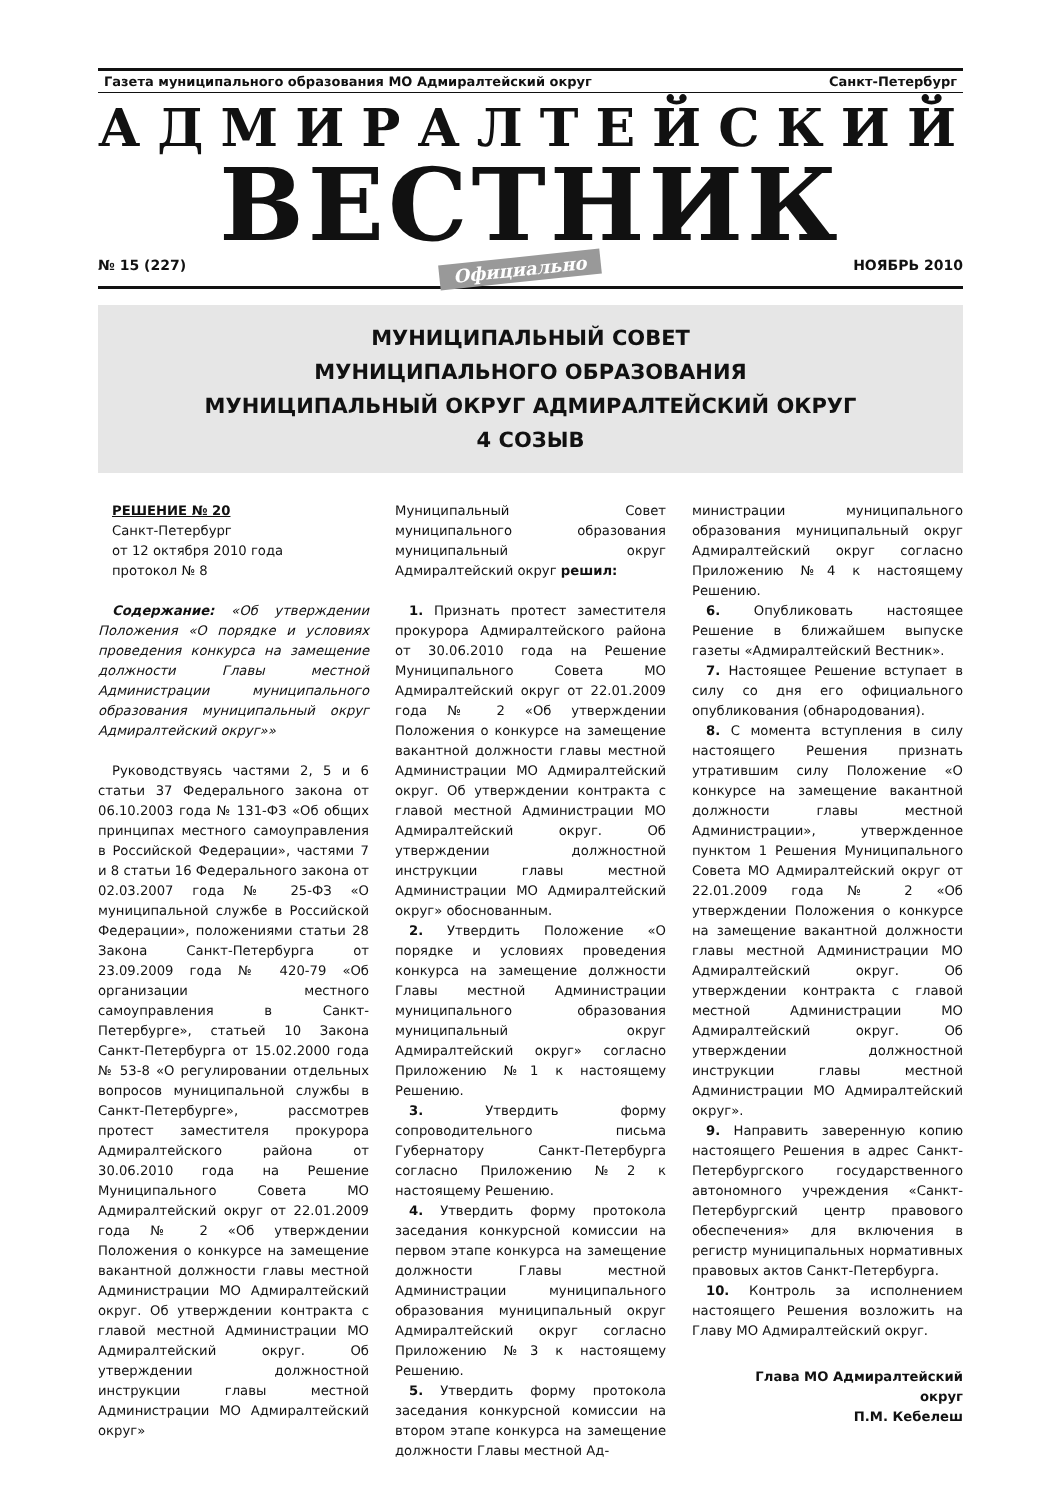Газета муниципального образования МО Адмиралтейский округ Санкт-Петербург
АДМИРАЛТЕЙСКИЙ
ВЕСТНИК
№ 15 (227) Официально НОЯБРЬ 2010
МУНИЦИПАЛЬНЫЙ СОВЕТ
МУНИЦИПАЛЬНОГО ОБРАЗОВАНИЯ
МУНИЦИПАЛЬНЫЙ ОКРУГ АДМИРАЛТЕЙСКИЙ ОКРУГ
4 СОЗЫВ
РЕШЕНИЕ № 20
Санкт-Петербург
от 12 октября 2010 года
протокол № 8
Содержание: «Об утверждении Положения «О порядке и условиях проведения конкурса на замещение должности Главы местной Администрации муниципального образования муниципальный округ Адмиралтейский округ»»
Руководствуясь частями 2, 5 и 6 статьи 37 Федерального закона от 06.10.2003 года № 131-ФЗ «Об общих принципах местного самоуправления в Российской Федерации», частями 7 и 8 статьи 16 Федерального закона от 02.03.2007 года № 25-ФЗ «О муниципальной службе в Российской Федерации», положениями статьи 28 Закона Санкт-Петербурга от 23.09.2009 года № 420-79 «Об организации местного самоуправления в Санкт-Петербурге», статьей 10 Закона Санкт-Петербурга от 15.02.2000 года № 53-8 «О регулировании отдельных вопросов муниципальной службы в Санкт-Петербурге», рассмотрев протест заместителя прокурора Адмиралтейского района от 30.06.2010 года на Решение Муниципального Совета МО Адмиралтейский округ от 22.01.2009 года № 2 «Об утверждении Положения о конкурсе на замещение вакантной должности главы местной Администрации МО Адмиралтейский округ. Об утверждении контракта с главой местной Администрации МО Адмиралтейский округ. Об утверждении должностной инструкции главы местной Администрации МО Адмиралтейский округ»
Муниципальный Совет муниципального образования муниципальный округ Адмиралтейский округ решил:
1. Признать протест заместителя прокурора Адмиралтейского района от 30.06.2010 года на Решение Муниципального Совета МО Адмиралтейский округ от 22.01.2009 года № 2 «Об утверждении Положения о конкурсе на замещение вакантной должности главы местной Администрации МО Адмиралтейский округ. Об утверждении контракта с главой местной Администрации МО Адмиралтейский округ. Об утверждении должностной инструкции главы местной Администрации МО Адмиралтейский округ» обоснованным.
2. Утвердить Положение «О порядке и условиях проведения конкурса на замещение должности Главы местной Администрации муниципального образования муниципальный округ Адмиралтейский округ» согласно Приложению №1 к настоящему Решению.
3. Утвердить форму сопроводительного письма Губернатору Санкт-Петербурга согласно Приложению №2 к настоящему Решению.
4. Утвердить форму протокола заседания конкурсной комиссии на первом этапе конкурса на замещение должности Главы местной Администрации муниципального образования муниципальный округ Адмиралтейский округ согласно Приложению №3 к настоящему Решению.
5. Утвердить форму протокола заседания конкурсной комиссии на втором этапе конкурса на замещение должности Главы местной Ад-
министрации муниципального образования муниципальный округ Адмиралтейский округ согласно Приложению №4 к настоящему Решению.
6. Опубликовать настоящее Решение в ближайшем выпуске газеты «Адмиралтейский Вестник».
7. Настоящее Решение вступает в силу со дня его официального опубликования (обнародования).
8. С момента вступления в силу настоящего Решения признать утратившим силу Положение «О конкурсе на замещение вакантной должности главы местной Администрации», утвержденное пунктом 1 Решения Муниципального Совета МО Адмиралтейский округ от 22.01.2009 года № 2 «Об утверждении Положения о конкурсе на замещение вакантной должности главы местной Администрации МО Адмиралтейский округ. Об утверждении контракта с главой местной Администрации МО Адмиралтейский округ. Об утверждении должностной инструкции главы местной Администрации МО Адмиралтейский округ».
9. Направить заверенную копию настоящего Решения в адрес Санкт-Петербургского государственного автономного учреждения «Санкт-Петербургский центр правового обеспечения» для включения в регистр муниципальных нормативных правовых актов Санкт-Петербурга.
10. Контроль за исполнением настоящего Решения возложить на Главу МО Адмиралтейский округ.
Глава МО Адмиралтейский
округ
П.М. Кебелеш